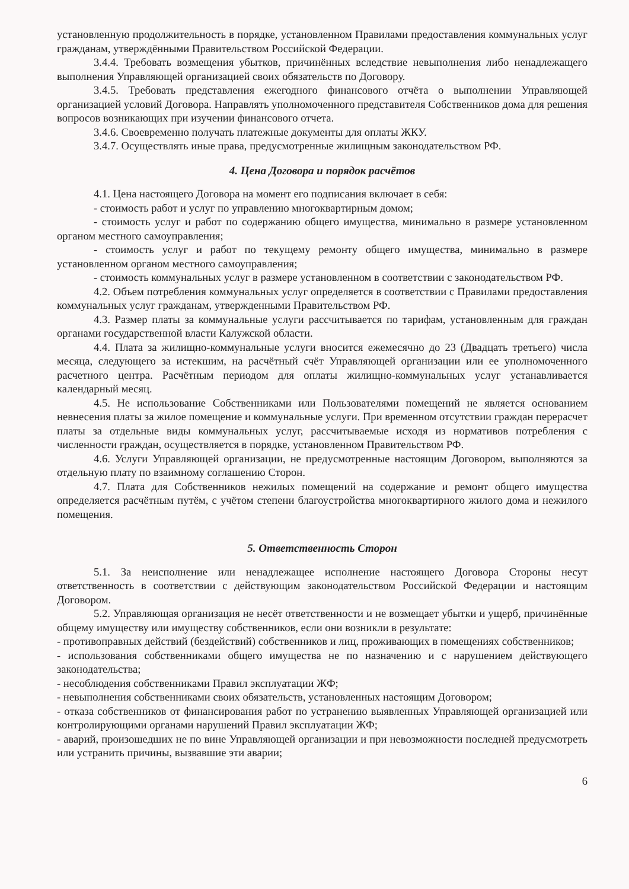установленную продолжительность в порядке, установленном Правилами предоставления коммунальных услуг гражданам, утверждёнными Правительством Российской Федерации.
3.4.4. Требовать возмещения убытков, причинённых вследствие невыполнения либо ненадлежащего выполнения Управляющей организацией своих обязательств по Договору.
3.4.5. Требовать представления ежегодного финансового отчёта о выполнении Управляющей организацией условий Договора. Направлять уполномоченного представителя Собственников дома для решения вопросов возникающих при изучении финансового отчета.
3.4.6. Своевременно получать платежные документы для оплаты ЖКУ.
3.4.7. Осуществлять иные права, предусмотренные жилищным законодательством РФ.
4. Цена Договора и порядок расчётов
4.1. Цена настоящего Договора на момент его подписания включает в себя:
- стоимость работ и услуг по управлению многоквартирным домом;
- стоимость услуг и работ по содержанию общего имущества, минимально в размере установленном органом местного самоуправления;
- стоимость услуг и работ по текущему ремонту общего имущества, минимально в размере установленном органом местного самоуправления;
- стоимость коммунальных услуг в размере установленном в соответствии с законодательством РФ.
4.2. Объем потребления коммунальных услуг определяется в соответствии с Правилами предоставления коммунальных услуг гражданам, утвержденными Правительством РФ.
4.3. Размер платы за коммунальные услуги рассчитывается по тарифам, установленным для граждан органами государственной власти Калужской области.
4.4. Плата за жилищно-коммунальные услуги вносится ежемесячно до 23 (Двадцать третьего) числа месяца, следующего за истекшим, на расчётный счёт Управляющей организации или ее уполномоченного расчетного центра. Расчётным периодом для оплаты жилищно-коммунальных услуг устанавливается календарный месяц.
4.5. Не использование Собственниками или Пользователями помещений не является основанием невнесения платы за жилое помещение и коммунальные услуги. При временном отсутствии граждан перерасчет платы за отдельные виды коммунальных услуг, рассчитываемые исходя из нормативов потребления с численности граждан, осуществляется в порядке, установленном Правительством РФ.
4.6. Услуги Управляющей организации, не предусмотренные настоящим Договором, выполняются за отдельную плату по взаимному соглашению Сторон.
4.7. Плата для Собственников нежилых помещений на содержание и ремонт общего имущества определяется расчётным путём, с учётом степени благоустройства многоквартирного жилого дома и нежилого помещения.
5. Ответственность Сторон
5.1. За неисполнение или ненадлежащее исполнение настоящего Договора Стороны несут ответственность в соответствии с действующим законодательством Российской Федерации и настоящим Договором.
5.2. Управляющая организация не несёт ответственности и не возмещает убытки и ущерб, причинённые общему имуществу или имуществу собственников, если они возникли в результате:
- противоправных действий (бездействий) собственников и лиц, проживающих в помещениях собственников;
- использования собственниками общего имущества не по назначению и с нарушением действующего законодательства;
- несоблюдения собственниками Правил эксплуатации ЖФ;
- невыполнения собственниками своих обязательств, установленных настоящим Договором;
- отказа собственников от финансирования работ по устранению выявленных Управляющей организацией или контролирующими органами нарушений Правил эксплуатации ЖФ;
- аварий, произошедших не по вине Управляющей организации и при невозможности последней предусмотреть или устранить причины, вызвавшие эти аварии;
6